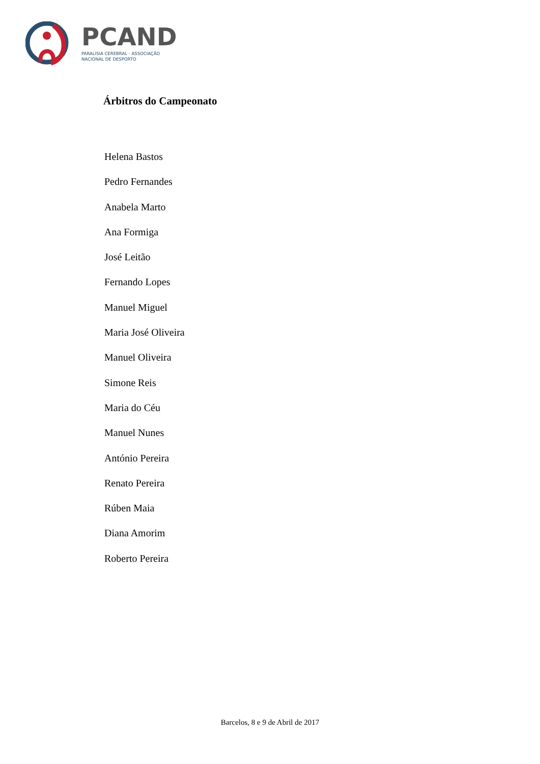PCAND
PARALISIA CEREBRAL - ASSOCIAÇÃO
NACIONAL DE DESPORTO
Árbitros do Campeonato
Helena Bastos
Pedro Fernandes
Anabela Marto
Ana Formiga
José Leitão
Fernando Lopes
Manuel Miguel
Maria José Oliveira
Manuel Oliveira
Simone Reis
Maria do Céu
Manuel Nunes
António Pereira
Renato Pereira
Rúben Maia
Diana Amorim
Roberto Pereira
Barcelos, 8 e 9 de Abril de 2017